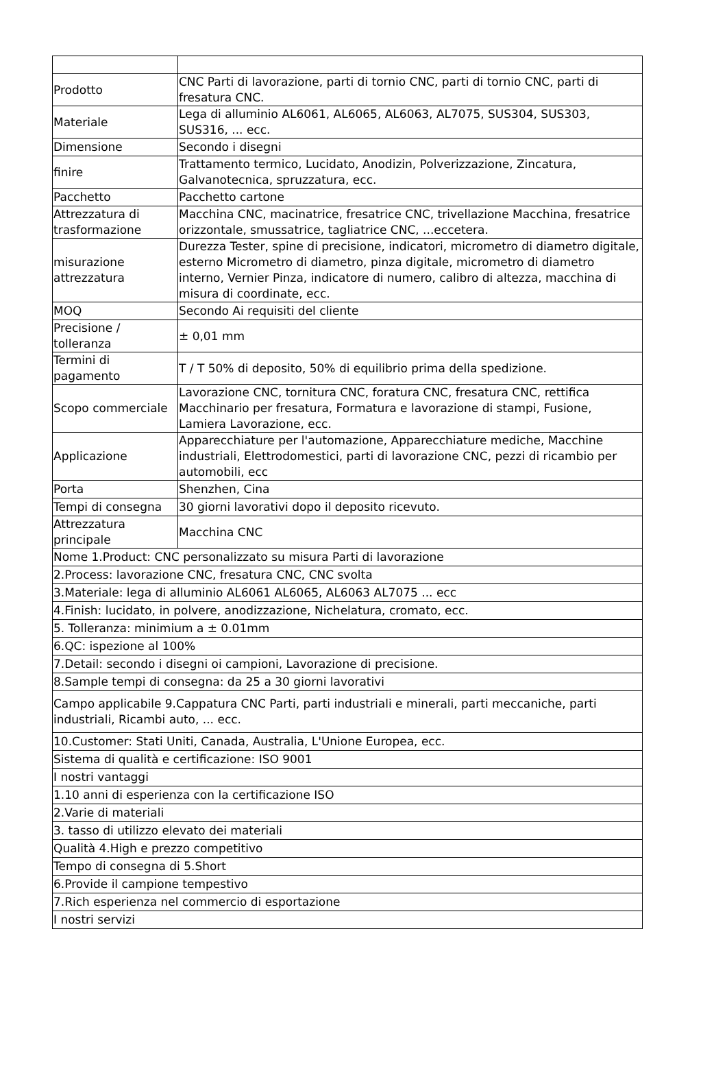| Prodotto | CNC Parti di lavorazione, parti di tornio CNC, parti di tornio CNC, parti di fresatura CNC. |
| Materiale | Lega di alluminio AL6061, AL6065, AL6063, AL7075, SUS304, SUS303, SUS316, ... ecc. |
| Dimensione | Secondo i disegni |
| finire | Trattamento termico, Lucidato, Anodizin, Polverizzazione, Zincatura, Galvanotecnica, spruzzatura, ecc. |
| Pacchetto | Pacchetto cartone |
| Attrezzatura di trasformazione | Macchina CNC, macinatrice, fresatrice CNC, trivellazione Macchina, fresatrice orizzontale, smussatrice, tagliatrice CNC, ...eccetera. |
| misurazione attrezzatura | Durezza Tester, spine di precisione, indicatori, micrometro di diametro digitale, esterno Micrometro di diametro, pinza digitale, micrometro di diametro interno, Vernier Pinza, indicatore di numero, calibro di altezza, macchina di misura di coordinate, ecc. |
| MOQ | Secondo Ai requisiti del cliente |
| Precisione / tolleranza | ± 0,01 mm |
| Termini di pagamento | T / T 50% di deposito, 50% di equilibrio prima della spedizione. |
| Scopo commerciale | Lavorazione CNC, tornitura CNC, foratura CNC, fresatura CNC, rettifica Macchinario per fresatura, Formatura e lavorazione di stampi, Fusione, Lamiera Lavorazione, ecc. |
| Applicazione | Apparecchiature per l'automazione, Apparecchiature mediche, Macchine industriali, Elettrodomestici, parti di lavorazione CNC, pezzi di ricambio per automobili, ecc |
| Porta | Shenzhen, Cina |
| Tempi di consegna | 30 giorni lavorativi dopo il deposito ricevuto. |
| Attrezzatura principale | Macchina CNC |
| Nome 1.Product: CNC personalizzato su misura Parti di lavorazione | |
| 2.Process: lavorazione CNC, fresatura CNC, CNC svolta | |
| 3.Materiale: lega di alluminio AL6061 AL6065, AL6063 AL7075 ... ecc | |
| 4.Finish: lucidato, in polvere, anodizzazione, Nichelatura, cromato, ecc. | |
| 5. Tolleranza: minimium a ± 0.01mm | |
| 6.QC: ispezione al 100% | |
| 7.Detail: secondo i disegni oi campioni, Lavorazione di precisione. | |
| 8.Sample tempi di consegna: da 25 a 30 giorni lavorativi | |
| Campo applicabile 9.Cappatura CNC Parti, parti industriali e minerali, parti meccaniche, parti industriali, Ricambi auto, ... ecc. | |
| 10.Customer: Stati Uniti, Canada, Australia, L'Unione Europea, ecc. | |
| Sistema di qualità e certificazione: ISO 9001 | |
| I nostri vantaggi | |
| 1.10 anni di esperienza con la certificazione ISO | |
| 2.Varie di materiali | |
| 3. tasso di utilizzo elevato dei materiali | |
| Qualità 4.High e prezzo competitivo | |
| Tempo di consegna di 5.Short | |
| 6.Provide il campione tempestivo | |
| 7.Rich esperienza nel commercio di esportazione | |
| I nostri servizi | |